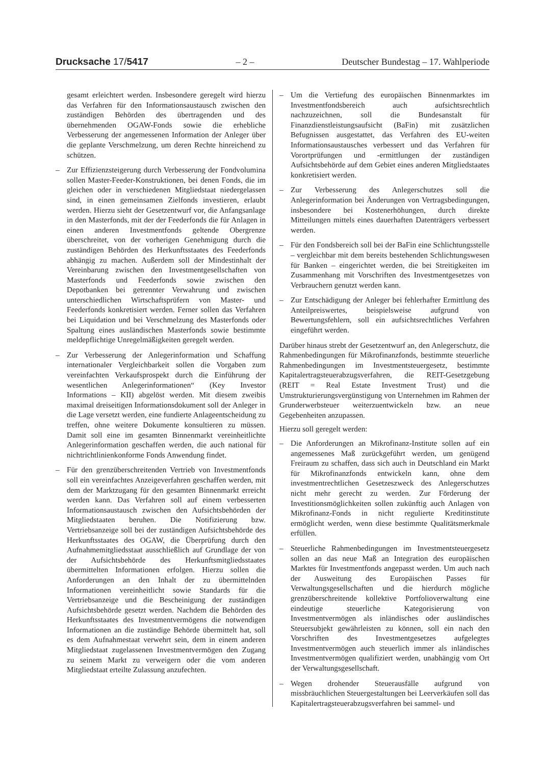Drucksache 17/5417 – 2 – Deutscher Bundestag – 17. Wahlperiode
gesamt erleichtert werden. Insbesondere geregelt wird hierzu das Verfahren für den Informationsaustausch zwischen den zuständigen Behörden des übertragenden und des übernehmenden OGAW-Fonds sowie die erhebliche Verbesserung der angemessenen Information der Anleger über die geplante Verschmelzung, um deren Rechte hinreichend zu schützen.
– Zur Effizienzsteigerung durch Verbesserung der Fondvolumina sollen Master-Feeder-Konstruktionen, bei denen Fonds, die im gleichen oder in verschiedenen Mitgliedstaat niedergelassen sind, in einen gemeinsamen Zielfonds investieren, erlaubt werden. Hierzu sieht der Gesetzentwurf vor, die Anfangsanlage in den Masterfonds, mit der der Feederfonds die für Anlagen in einen anderen Investmentfonds geltende Obergrenze überschreitet, von der vorherigen Genehmigung durch die zuständigen Behörden des Herkunftsstaates des Feederfonds abhängig zu machen. Außerdem soll der Mindestinhalt der Vereinbarung zwischen den Investmentgesellschaften von Masterfonds und Feederfonds sowie zwischen den Depotbanken bei getrennter Verwahrung und zwischen unterschiedlichen Wirtschaftsprüfern von Master- und Feederfonds konkretisiert werden. Ferner sollen das Verfahren bei Liquidation und bei Verschmelzung des Masterfonds oder Spaltung eines ausländischen Masterfonds sowie bestimmte meldepflichtige Unregelmäßigkeiten geregelt werden.
– Zur Verbesserung der Anlegerinformation und Schaffung internationaler Vergleichbarkeit sollen die Vorgaben zum vereinfachten Verkaufsprospekt durch die Einführung der wesentlichen Anlegerinformationen“ (Key Investor Informations – KII) abgelöst werden. Mit diesem zweibis maximal dreiseitigen Informationsdokument soll der Anleger in die Lage versetzt werden, eine fundierte Anlageentscheidung zu treffen, ohne weitere Dokumente konsultieren zu müssen. Damit soll eine im gesamten Binnenmarkt vereinheitlichte Anlegerinformation geschaffen werden, die auch national für nichtrichtlinienkonforme Fonds Anwendung findet.
– Für den grenzüberschreitenden Vertrieb von Investmentfonds soll ein vereinfachtes Anzeigeverfahren geschaffen werden, mit dem der Marktzugang für den gesamten Binnenmarkt erreicht werden kann. Das Verfahren soll auf einem verbesserten Informationsaustausch zwischen den Aufsichtsbehörden der Mitgliedstaaten beruhen. Die Notifizierung bzw. Vertriebsanzeige soll bei der zuständigen Aufsichtsbehörde des Herkunftsstaates des OGAW, die Überprüfung durch den Aufnahmemitgliedsstaat ausschließlich auf Grundlage der von der Aufsichtsbehörde des Herkunftsmitgliedsstaates übermittelten Informationen erfolgen. Hierzu sollen die Anforderungen an den Inhalt der zu übermittelnden Informationen vereinheitlicht sowie Standards für die Vertriebsanzeige und die Bescheinigung der zuständigen Aufsichtsbehörde gesetzt werden. Nachdem die Behörden des Herkunftsstaates des Investmentvermögens die notwendigen Informationen an die zuständige Behörde übermittelt hat, soll es dem Aufnahmestaat verwehrt sein, dem in einem anderen Mitgliedstaat zugelassenen Investmentvermögen den Zugang zu seinem Markt zu verweigern oder die vom anderen Mitgliedstaat erteilte Zulassung anzufechten.
– Um die Vertiefung des europäischen Binnenmarktes im Investmentfondsbereich auch aufsichtsrechtlich nachzuzeichnen, soll die Bundesanstalt für Finanzdienstleistungsaufsicht (BaFin) mit zusätzlichen Befugnissen ausgestattet, das Verfahren des EU-weiten Informationsaustausches verbessert und das Verfahren für Vorortprüfungen und -ermittlungen der zuständigen Aufsichtsbehörde auf dem Gebiet eines anderen Mitgliedstaates konkretisiert werden.
– Zur Verbesserung des Anlegerschutzes soll die Anlegerinformation bei Änderungen von Vertragsbedingungen, insbesondere bei Kostenerhöhungen, durch direkte Mitteilungen mittels eines dauerhaften Datenträgers verbessert werden.
– Für den Fondsbereich soll bei der BaFin eine Schlichtungsstelle – vergleichbar mit dem bereits bestehenden Schlichtungswesen für Banken – eingerichtet werden, die bei Streitigkeiten im Zusammenhang mit Vorschriften des Investmentgesetzes von Verbrauchern genutzt werden kann.
– Zur Entschädigung der Anleger bei fehlerhafter Ermittlung des Anteilpreiswertes, beispielsweise aufgrund von Bewertungsfehlern, soll ein aufsichtsrechtliches Verfahren eingeführt werden.
Darüber hinaus strebt der Gesetzentwurf an, den Anlegerschutz, die Rahmenbedingungen für Mikrofinanzfonds, bestimmte steuerliche Rahmenbedingungen im Investmentsteuergesetz, bestimmte Kapitalertragsteuerabzugsverfahren, die REIT-Gesetzgebung (REIT = Real Estate Investment Trust) und die Umstrukturierungsvergünstigung von Unternehmen im Rahmen der Grunderwerbsteuer weiterzuentwickeln bzw. an neue Gegebenheiten anzupassen.
Hierzu soll geregelt werden:
– Die Anforderungen an Mikrofinanz-Institute sollen auf ein angemessenes Maß zurückgeführt werden, um genügend Freiraum zu schaffen, dass sich auch in Deutschland ein Markt für Mikrofinanzfonds entwickeln kann, ohne dem investmentrechtlichen Gesetzeszweck des Anlegerschutzes nicht mehr gerecht zu werden. Zur Förderung der Investitionsmöglichkeiten sollen zukünftig auch Anlagen von Mikrofinanz-Fonds in nicht regulierte Kreditinstitute ermöglicht werden, wenn diese bestimmte Qualitätsmerkmale erfüllen.
– Steuerliche Rahmenbedingungen im Investmentsteuergesetz sollen an das neue Maß an Integration des europäischen Marktes für Investmentfonds angepasst werden. Um auch nach der Ausweitung des Europäischen Passes für Verwaltungsgesellschaften und die hierdurch mögliche grenzüberschreitende kollektive Portfolioverwaltung eine eindeutige steuerliche Kategorisierung von Investmentvermögen als inländisches oder ausländisches Steuersubjekt gewährleisten zu können, soll ein nach den Vorschriften des Investmentgesetzes aufgelegtes Investmentvermögen auch steuerlich immer als inländisches Investmentvermögen qualifiziert werden, unabhängig vom Ort der Verwaltungsgesellschaft.
– Wegen drohender Steuerausfälle aufgrund von missbräuchlichen Steuergestaltungen bei Leerverkäufen soll das Kapitalertragsteuerabzugsverfahren bei sammel- und